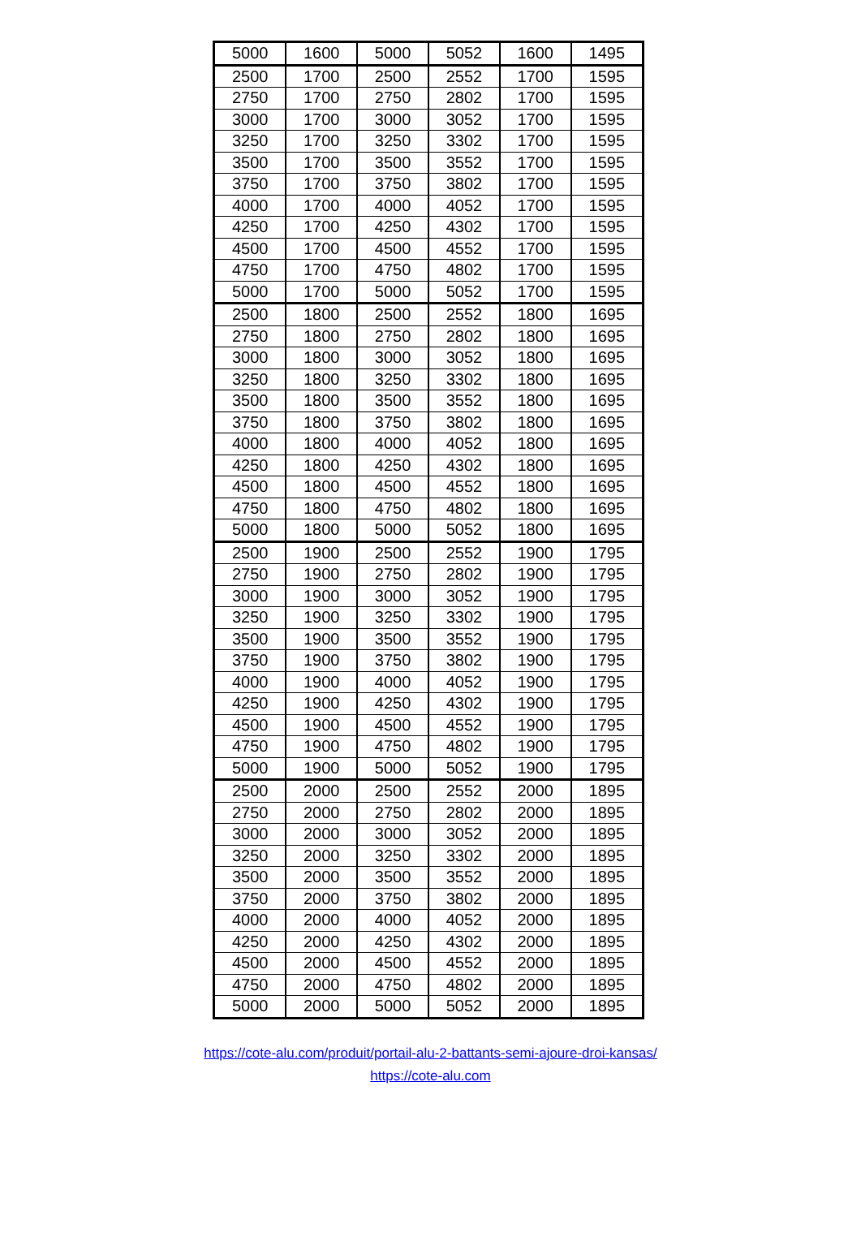| 5000 | 1600 | 5000 | 5052 | 1600 | 1495 |
| 2500 | 1700 | 2500 | 2552 | 1700 | 1595 |
| 2750 | 1700 | 2750 | 2802 | 1700 | 1595 |
| 3000 | 1700 | 3000 | 3052 | 1700 | 1595 |
| 3250 | 1700 | 3250 | 3302 | 1700 | 1595 |
| 3500 | 1700 | 3500 | 3552 | 1700 | 1595 |
| 3750 | 1700 | 3750 | 3802 | 1700 | 1595 |
| 4000 | 1700 | 4000 | 4052 | 1700 | 1595 |
| 4250 | 1700 | 4250 | 4302 | 1700 | 1595 |
| 4500 | 1700 | 4500 | 4552 | 1700 | 1595 |
| 4750 | 1700 | 4750 | 4802 | 1700 | 1595 |
| 5000 | 1700 | 5000 | 5052 | 1700 | 1595 |
| 2500 | 1800 | 2500 | 2552 | 1800 | 1695 |
| 2750 | 1800 | 2750 | 2802 | 1800 | 1695 |
| 3000 | 1800 | 3000 | 3052 | 1800 | 1695 |
| 3250 | 1800 | 3250 | 3302 | 1800 | 1695 |
| 3500 | 1800 | 3500 | 3552 | 1800 | 1695 |
| 3750 | 1800 | 3750 | 3802 | 1800 | 1695 |
| 4000 | 1800 | 4000 | 4052 | 1800 | 1695 |
| 4250 | 1800 | 4250 | 4302 | 1800 | 1695 |
| 4500 | 1800 | 4500 | 4552 | 1800 | 1695 |
| 4750 | 1800 | 4750 | 4802 | 1800 | 1695 |
| 5000 | 1800 | 5000 | 5052 | 1800 | 1695 |
| 2500 | 1900 | 2500 | 2552 | 1900 | 1795 |
| 2750 | 1900 | 2750 | 2802 | 1900 | 1795 |
| 3000 | 1900 | 3000 | 3052 | 1900 | 1795 |
| 3250 | 1900 | 3250 | 3302 | 1900 | 1795 |
| 3500 | 1900 | 3500 | 3552 | 1900 | 1795 |
| 3750 | 1900 | 3750 | 3802 | 1900 | 1795 |
| 4000 | 1900 | 4000 | 4052 | 1900 | 1795 |
| 4250 | 1900 | 4250 | 4302 | 1900 | 1795 |
| 4500 | 1900 | 4500 | 4552 | 1900 | 1795 |
| 4750 | 1900 | 4750 | 4802 | 1900 | 1795 |
| 5000 | 1900 | 5000 | 5052 | 1900 | 1795 |
| 2500 | 2000 | 2500 | 2552 | 2000 | 1895 |
| 2750 | 2000 | 2750 | 2802 | 2000 | 1895 |
| 3000 | 2000 | 3000 | 3052 | 2000 | 1895 |
| 3250 | 2000 | 3250 | 3302 | 2000 | 1895 |
| 3500 | 2000 | 3500 | 3552 | 2000 | 1895 |
| 3750 | 2000 | 3750 | 3802 | 2000 | 1895 |
| 4000 | 2000 | 4000 | 4052 | 2000 | 1895 |
| 4250 | 2000 | 4250 | 4302 | 2000 | 1895 |
| 4500 | 2000 | 4500 | 4552 | 2000 | 1895 |
| 4750 | 2000 | 4750 | 4802 | 2000 | 1895 |
| 5000 | 2000 | 5000 | 5052 | 2000 | 1895 |
https://cote-alu.com/produit/portail-alu-2-battants-semi-ajoure-droi-kansas/
https://cote-alu.com